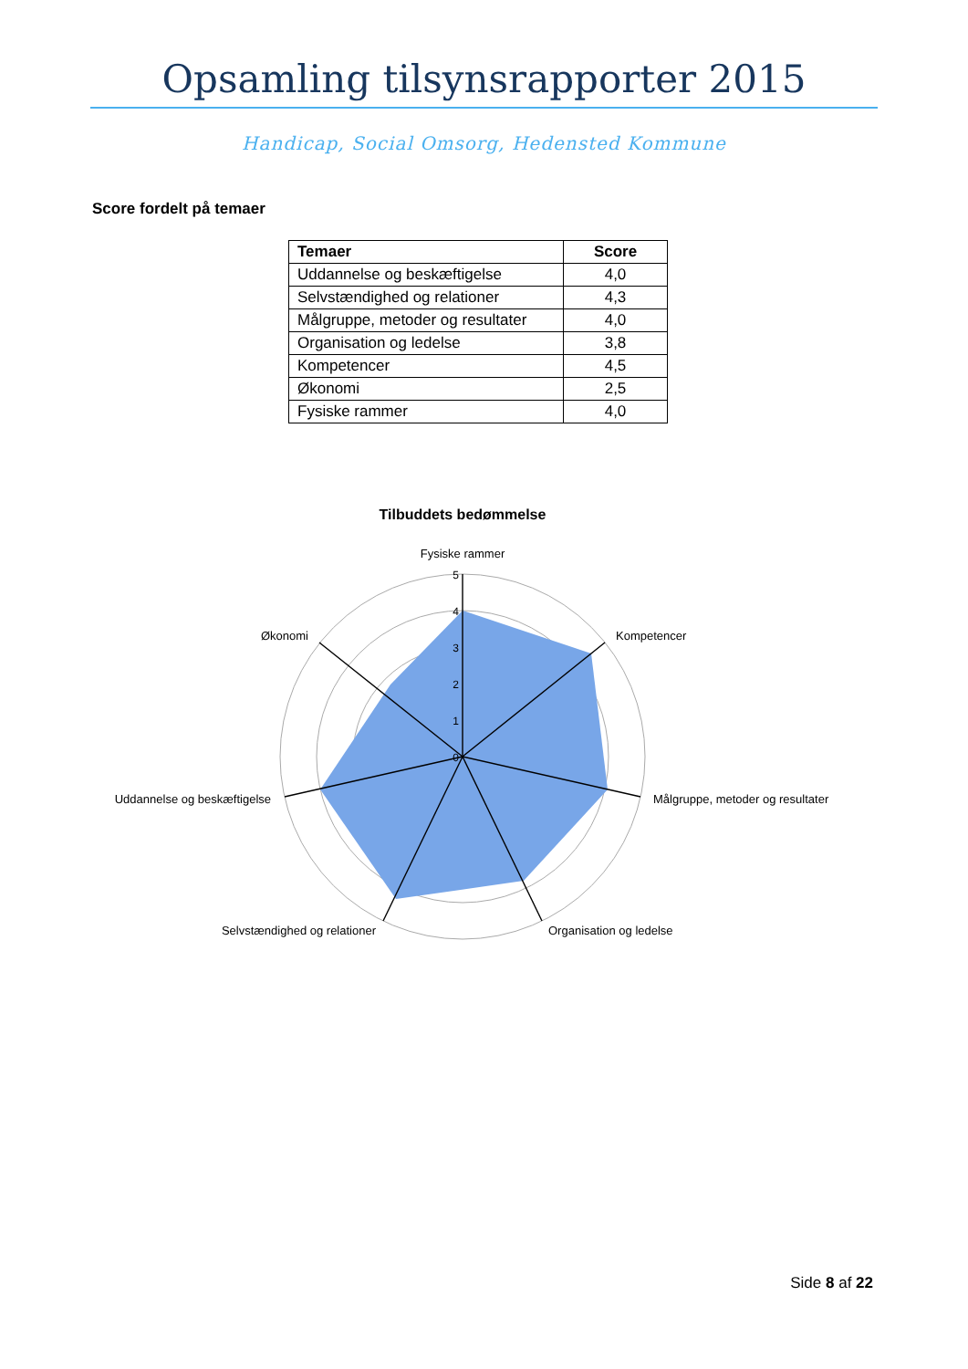Opsamling tilsynsrapporter 2015
Handicap, Social Omsorg, Hedensted Kommune
Score fordelt på temaer
| Temaer | Score |
| --- | --- |
| Uddannelse og beskæftigelse | 4,0 |
| Selvstændighed og relationer | 4,3 |
| Målgruppe, metoder og resultater | 4,0 |
| Organisation og ledelse | 3,8 |
| Kompetencer | 4,5 |
| Økonomi | 2,5 |
| Fysiske rammer | 4,0 |
Tilbuddets bedømmelse
5
4
3
2
1
0
Fysiske rammer
Kompetencer
Målgruppe, metoder og resultater
Organisation og ledelse
Selvstændighed og relationer
Uddannelse og beskæftigelse
Økonomi
Side 8 af 22